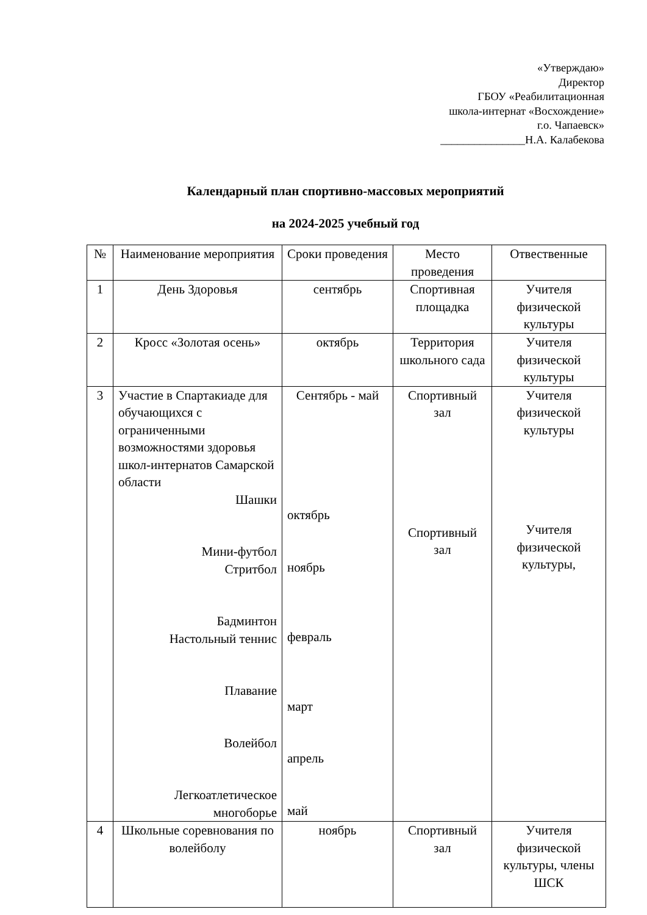«Утверждаю»
Директор
ГБОУ «Реабилитационная
школа-интернат «Восхождение»
г.о. Чапаевск»
_______________Н.А. Калабекова
Календарный план спортивно-массовых мероприятий
на 2024-2025 учебный год
| № | Наименование мероприятия | Сроки проведения | Место проведения | Отвественные |
| --- | --- | --- | --- | --- |
| 1 | День Здоровья | сентябрь | Спортивная площадка | Учителя физической культуры |
| 2 | Кросс «Золотая осень» | октябрь | Территория школьного сада | Учителя физической культуры |
| 3 | Участие в Спартакиаде для обучающихся с ограниченными возможностями здоровья школ-интернатов Самарской области Шашки Мини-футбол Стритбол Бадминтон Настольный теннис Плавание Волейбол Легкоатлетическое многоборье | Сентябрь - май октябрь ноябрь февраль март апрель май | Спортивный зал Спортивный зал | Учителя физической культуры Учителя физической культуры, |
| 4 | Школьные соревнования по волейболу | ноябрь | Спортивный зал | Учителя физической культуры, члены ШСК |